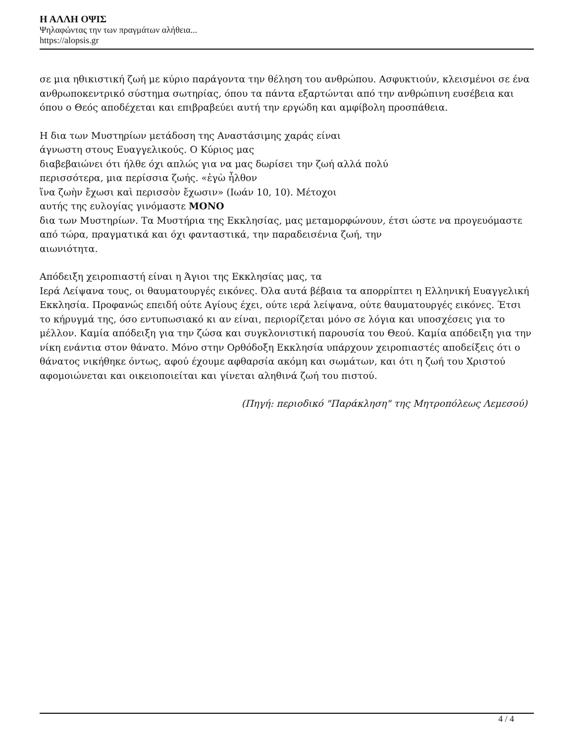Η ΑΛΛΗ ΟΨΙΣ
Ψηλαφώντας την των πραγμάτων αλήθεια...
https://alopsis.gr
σε μια ηθικιστική ζωή με κύριο παράγοντα την θέληση του ανθρώπου. Ασφυκτιούν, κλεισμένοι σε ένα ανθρωποκεντρικό σύστημα σωτηρίας, όπου τα πάντα εξαρτώνται από την ανθρώπινη ευσέβεια και όπου ο Θεός αποδέχεται και επιβραβεύει αυτή την εργώδη και αμφίβολη προσπάθεια.
Η δια των Μυστηρίων μετάδοση της Αναστάσιμης χαράς είναι
άγνωστη στους Ευαγγελικούς. Ο Κύριος μας
διαβεβαιώνει ότι ήλθε όχι απλώς για να μας δωρίσει την ζωή αλλά πολύ
περισσότερα, μια περίσσια ζωής. «ἐγὼ ἦλθον
ἵνα ζωὴν ἔχωσι καὶ περισσὸν ἔχωσιν» (Ιωάν 10, 10). Μέτοχοι
αυτής της ευλογίας γινόμαστε ΜΟΝΟ
δια των Μυστηρίων. Τα Μυστήρια της Εκκλησίας, μας μεταμορφώνουν, έτσι ώστε να προγευόμαστε από τώρα, πραγματικά και όχι φανταστικά, την παραδεισένια ζωή, την
αιωνιότητα.
Απόδειξη χειροπιαστή είναι η Άγιοι της Εκκλησίας μας, τα
Ιερά Λείψανα τους, οι θαυματουργές εικόνες. Όλα αυτά βέβαια τα απορρίπτει η Ελληνική Ευαγγελική Εκκλησία. Προφανώς επειδή ούτε Αγίους έχει, ούτε ιερά λείψανα, ούτε θαυματουργές εικόνες. Έτσι το κήρυγμά της, όσο εντυπωσιακό κι αν είναι, περιορίζεται μόνο σε λόγια και υποσχέσεις για το μέλλον. Καμία απόδειξη για την ζώσα και συγκλονιστική παρουσία του Θεού. Καμία απόδειξη για την νίκη ενάντια στον θάνατο. Μόνο στην Ορθόδοξη Εκκλησία υπάρχουν χειροπιαστές αποδείξεις ότι ο θάνατος νικήθηκε όντως, αφού έχουμε αφθαρσία ακόμη και σωμάτων, και ότι η ζωή του Χριστού αφομοιώνεται και οικειοποιείται και γίνεται αληθινά ζωή του πιστού.
(Πηγή: περιοδικό "Παράκληση" της Μητροπόλεως Λεμεσού)
4 / 4